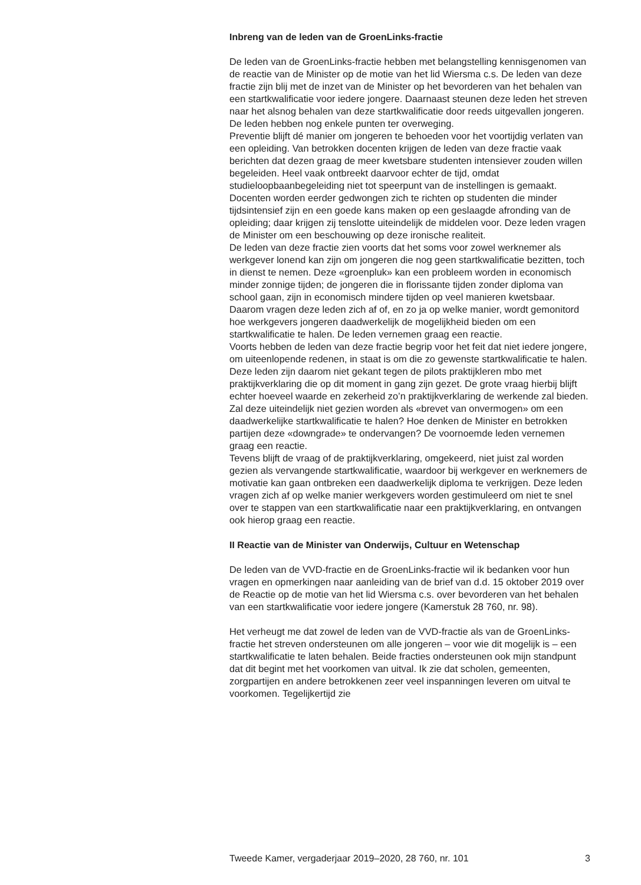Inbreng van de leden van de GroenLinks-fractie
De leden van de GroenLinks-fractie hebben met belangstelling kennisgenomen van de reactie van de Minister op de motie van het lid Wiersma c.s. De leden van deze fractie zijn blij met de inzet van de Minister op het bevorderen van het behalen van een startkwalificatie voor iedere jongere. Daarnaast steunen deze leden het streven naar het alsnog behalen van deze startkwalificatie door reeds uitgevallen jongeren. De leden hebben nog enkele punten ter overweging.
Preventie blijft dé manier om jongeren te behoeden voor het voortijdig verlaten van een opleiding. Van betrokken docenten krijgen de leden van deze fractie vaak berichten dat dezen graag de meer kwetsbare studenten intensiever zouden willen begeleiden. Heel vaak ontbreekt daarvoor echter de tijd, omdat studieloopbaanbegeleiding niet tot speerpunt van de instellingen is gemaakt. Docenten worden eerder gedwongen zich te richten op studenten die minder tijdsintensief zijn en een goede kans maken op een geslaagde afronding van de opleiding; daar krijgen zij tenslotte uiteindelijk de middelen voor. Deze leden vragen de Minister om een beschouwing op deze ironische realiteit.
De leden van deze fractie zien voorts dat het soms voor zowel werknemer als werkgever lonend kan zijn om jongeren die nog geen startkwalificatie bezitten, toch in dienst te nemen. Deze «groenpluk» kan een probleem worden in economisch minder zonnige tijden; de jongeren die in florissante tijden zonder diploma van school gaan, zijn in economisch mindere tijden op veel manieren kwetsbaar. Daarom vragen deze leden zich af of, en zo ja op welke manier, wordt gemonitord hoe werkgevers jongeren daadwerkelijk de mogelijkheid bieden om een startkwalificatie te halen. De leden vernemen graag een reactie.
Voorts hebben de leden van deze fractie begrip voor het feit dat niet iedere jongere, om uiteenlopende redenen, in staat is om die zo gewenste startkwalificatie te halen. Deze leden zijn daarom niet gekant tegen de pilots praktijkleren mbo met praktijkverklaring die op dit moment in gang zijn gezet. De grote vraag hierbij blijft echter hoeveel waarde en zekerheid zo’n praktijkverklaring de werkende zal bieden. Zal deze uiteindelijk niet gezien worden als «brevet van onvermogen» om een daadwerkelijke startkwalificatie te halen? Hoe denken de Minister en betrokken partijen deze «downgrade» te ondervangen? De voornoemde leden vernemen graag een reactie.
Tevens blijft de vraag of de praktijkverklaring, omgekeerd, niet juist zal worden gezien als vervangende startkwalificatie, waardoor bij werkgever en werknemers de motivatie kan gaan ontbreken een daadwerkelijk diploma te verkrijgen. Deze leden vragen zich af op welke manier werkgevers worden gestimuleerd om niet te snel over te stappen van een startkwalificatie naar een praktijkverklaring, en ontvangen ook hierop graag een reactie.
II Reactie van de Minister van Onderwijs, Cultuur en Wetenschap
De leden van de VVD-fractie en de GroenLinks-fractie wil ik bedanken voor hun vragen en opmerkingen naar aanleiding van de brief van d.d. 15 oktober 2019 over de Reactie op de motie van het lid Wiersma c.s. over bevorderen van het behalen van een startkwalificatie voor iedere jongere (Kamerstuk 28 760, nr. 98).
Het verheugt me dat zowel de leden van de VVD-fractie als van de GroenLinks-fractie het streven ondersteunen om alle jongeren – voor wie dit mogelijk is – een startkwalificatie te laten behalen. Beide fracties ondersteunen ook mijn standpunt dat dit begint met het voorkomen van uitval. Ik zie dat scholen, gemeenten, zorgpartijen en andere betrokkenen zeer veel inspanningen leveren om uitval te voorkomen. Tegelijkertijd zie
Tweede Kamer, vergaderjaar 2019–2020, 28 760, nr. 101 3